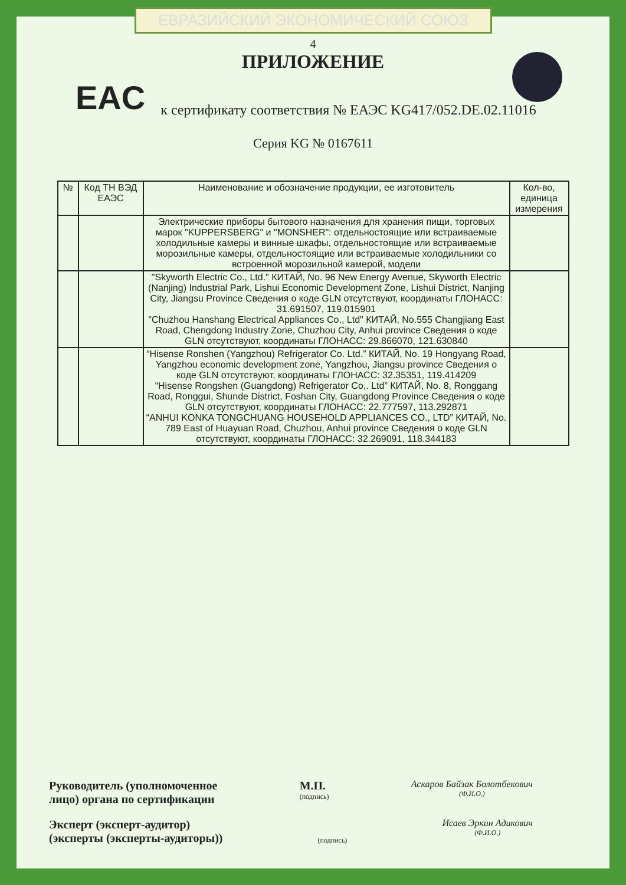ЕВРАЗИЙСКИЙ ЭКОНОМИЧЕСКИЙ СОЮЗ
4
ПРИЛОЖЕНИЕ
EAC
к сертификату соответствия № ЕАЭС KG417/052.DE.02.11016
Серия KG № 0167611
| № | Код ТН ВЭД ЕАЭС | Наименование и обозначение продукции, ее изготовитель | Кол-во, единица измерения |
| --- | --- | --- | --- |
| | | Электрические приборы бытового назначения для хранения пищи, торговых марок "KUPPERSBERG" и "MONSHER": отдельностоящие или встраиваемые холодильные камеры и винные шкафы, отдельностоящие или встраиваемые морозильные камеры, отдельностоящие или встраиваемые холодильники со встроенной морозильной камерой, модели | |
| | | "Skyworth Electric Co., Ltd." КИТАЙ, No. 96 New Energy Avenue, Skyworth Electric (Nanjing) Industrial Park, Lishui Economic Development Zone, Lishui District, Nanjing City, Jiangsu Province Сведения о коде GLN отсутствуют, координаты ГЛОНАСС: 31.691507, 119.015901 "Chuzhou Hanshang Electrical Appliances Co., Ltd" КИТАЙ, No.555 Changjiang East Road, Chengdong Industry Zone, Chuzhou City, Anhui province Сведения о коде GLN отсутствуют, координаты ГЛОНАСС: 29.866070, 121.630840 | |
| | | “Hisense Ronshen (Yangzhou) Refrigerator Co. Ltd.” КИТАЙ, No. 19 Hongyang Road, Yangzhou economic development zone, Yangzhou, Jiangsu province Сведения о коде GLN отсутствуют, координаты ГЛОНАСС: 32.35351, 119.414209 “Hisense Rongshen (Guangdong) Refrigerator Co,. Ltd” КИТАЙ, No. 8, Ronggang Road, Ronggui, Shunde District, Foshan City, Guangdong Province Сведения о коде GLN отсутствуют, координаты ГЛОНАСС: 22.777597, 113.292871 “ANHUI KONKA TONGCHUANG HOUSEHOLD APPLIANCES CO., LTD” КИТАЙ, No. 789 East of Huayuan Road, Chuzhou, Anhui province Сведения о коде GLN отсутствуют, координаты ГЛОНАСС: 32.269091, 118.344183 | |
Руководитель (уполномоченное
лицо) органа по сертификации
М.П.
(подпись)
Аскаров Байзак Болотбекович
(Ф.И.О.)
Эксперт (эксперт-аудитор)
(эксперты (эксперты-аудиторы))
(подпись)
Исаев Эркин Адикович
(Ф.И.О.)